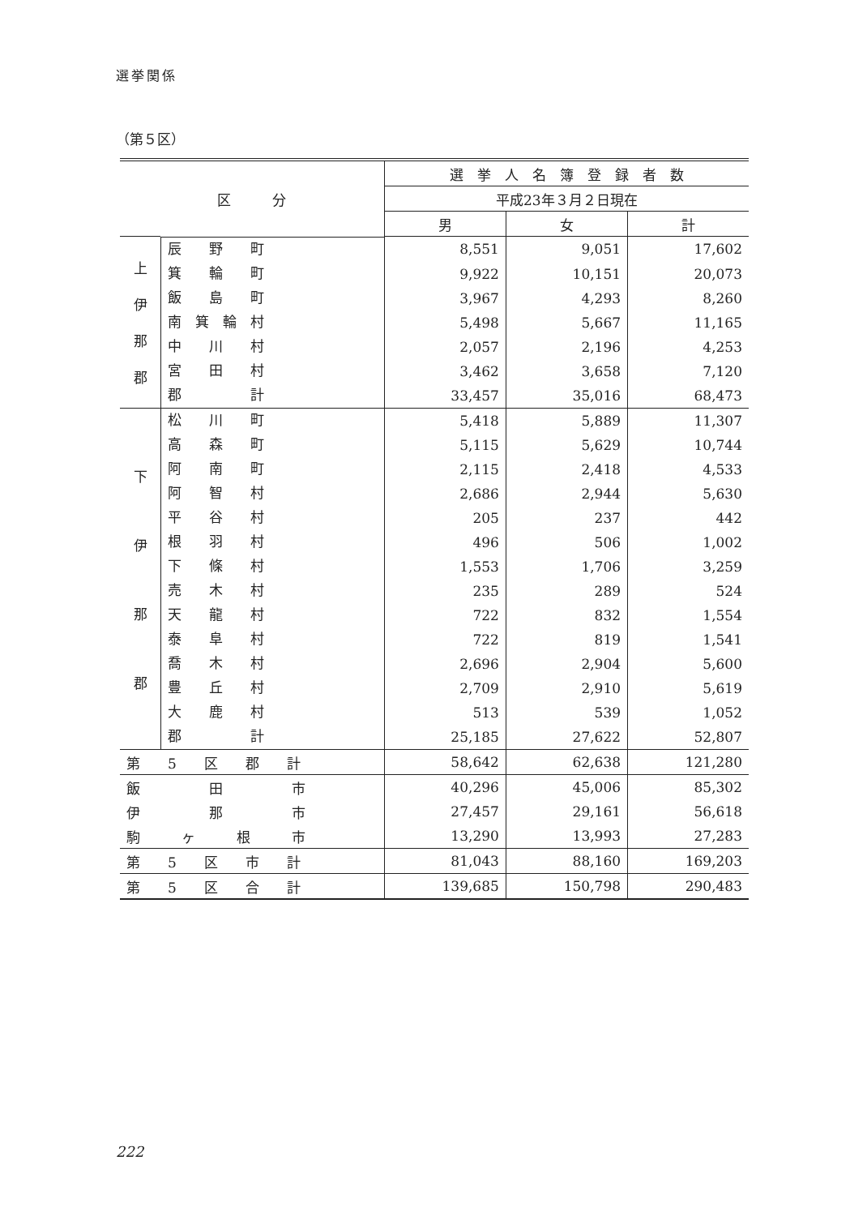選挙関係
（第５区）
| 区 分 | | 選 挙 人 名 簿 登 録 者 数 | | |
| --- | --- | --- | --- | --- |
| | | 平成23年３月２日現在 | | |
| | | 男 | 女 | 計 |
| 上 伊 那 郡 | 辰 野 町 | 8,551 | 9,051 | 17,602 |
| | 箕 輪 町 | 9,922 | 10,151 | 20,073 |
| | 飯 島 町 | 3,967 | 4,293 | 8,260 |
| | 南 箕 輪 村 | 5,498 | 5,667 | 11,165 |
| | 中 川 村 | 2,057 | 2,196 | 4,253 |
| | 宮 田 村 | 3,462 | 3,658 | 7,120 |
| | 郡 計 | 33,457 | 35,016 | 68,473 |
| 下 伊 那 郡 | 松 川 町 | 5,418 | 5,889 | 11,307 |
| | 高 森 町 | 5,115 | 5,629 | 10,744 |
| | 阿 南 町 | 2,115 | 2,418 | 4,533 |
| | 阿 智 村 | 2,686 | 2,944 | 5,630 |
| | 平 谷 村 | 205 | 237 | 442 |
| | 根 羽 村 | 496 | 506 | 1,002 |
| | 下 條 村 | 1,553 | 1,706 | 3,259 |
| | 売 木 村 | 235 | 289 | 524 |
| | 天 龍 村 | 722 | 832 | 1,554 |
| | 泰 阜 村 | 722 | 819 | 1,541 |
| | 喬 木 村 | 2,696 | 2,904 | 5,600 |
| | 豊 丘 村 | 2,709 | 2,910 | 5,619 |
| | 大 鹿 村 | 513 | 539 | 1,052 |
| | 郡 計 | 25,185 | 27,622 | 52,807 |
| 第 5 区 郡 計 | | 58,642 | 62,638 | 121,280 |
| 飯 田 市 | | 40,296 | 45,006 | 85,302 |
| 伊 那 市 | | 27,457 | 29,161 | 56,618 |
| 駒 ヶ 根 市 | | 13,290 | 13,993 | 27,283 |
| 第 5 区 市 計 | | 81,043 | 88,160 | 169,203 |
| 第 5 区 合 計 | | 139,685 | 150,798 | 290,483 |
222